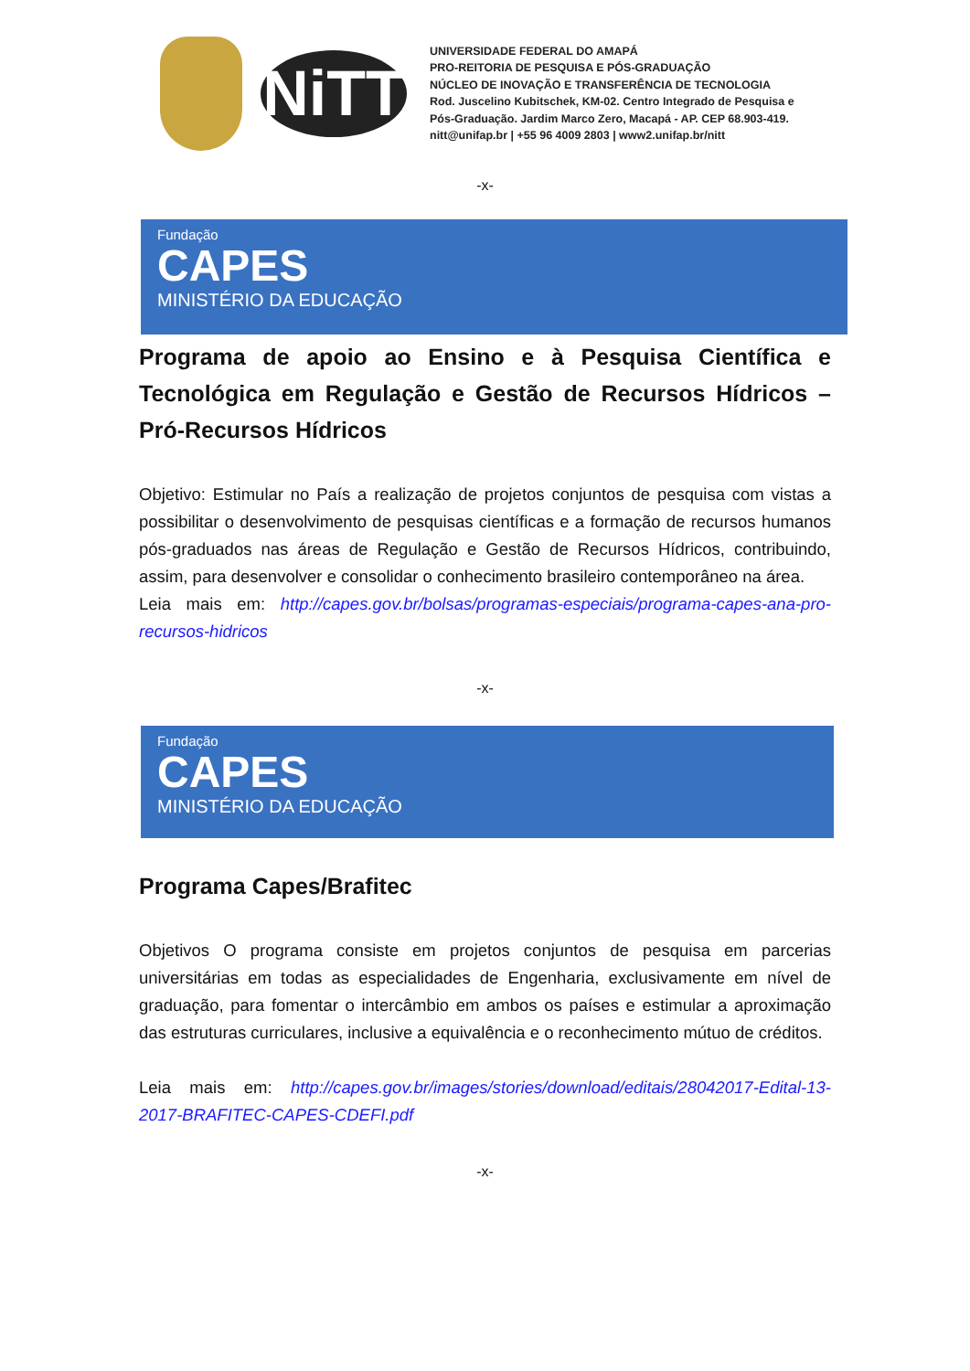NiTT
UNIVERSIDADE FEDERAL DO AMAPÁ
PRO-REITORIA DE PESQUISA E PÓS-GRADUAÇÃO
NÚCLEO DE INOVAÇÃO E TRANSFERÊNCIA DE TECNOLOGIA
Rod. Juscelino Kubitschek, KM-02. Centro Integrado de Pesquisa e
Pós-Graduação. Jardim Marco Zero, Macapá - AP. CEP 68.903-419.
nitt@unifap.br | +55 96 4009 2803 | www2.unifap.br/nitt
-x-
Fundação
CAPES
MINISTÉRIO DA EDUCAÇÃO
Programa de apoio ao Ensino e à Pesquisa Científica e Tecnológica em Regulação e Gestão de Recursos Hídricos – Pró-Recursos Hídricos
Objetivo: Estimular no País a realização de projetos conjuntos de pesquisa com vistas a possibilitar o desenvolvimento de pesquisas científicas e a formação de recursos humanos pós-graduados nas áreas de Regulação e Gestão de Recursos Hídricos, contribuindo, assim, para desenvolver e consolidar o conhecimento brasileiro contemporâneo na área.
Leia mais em: http://capes.gov.br/bolsas/programas-especiais/programa-capes-ana-pro-recursos-hidricos
-x-
Fundação
CAPES
MINISTÉRIO DA EDUCAÇÃO
Programa Capes/Brafitec
Objetivos O programa consiste em projetos conjuntos de pesquisa em parcerias universitárias em todas as especialidades de Engenharia, exclusivamente em nível de graduação, para fomentar o intercâmbio em ambos os países e estimular a aproximação das estruturas curriculares, inclusive a equivalência e o reconhecimento mútuo de créditos.
Leia mais em: http://capes.gov.br/images/stories/download/editais/28042017-Edital-13-2017-BRAFITEC-CAPES-CDEFI.pdf
-x-